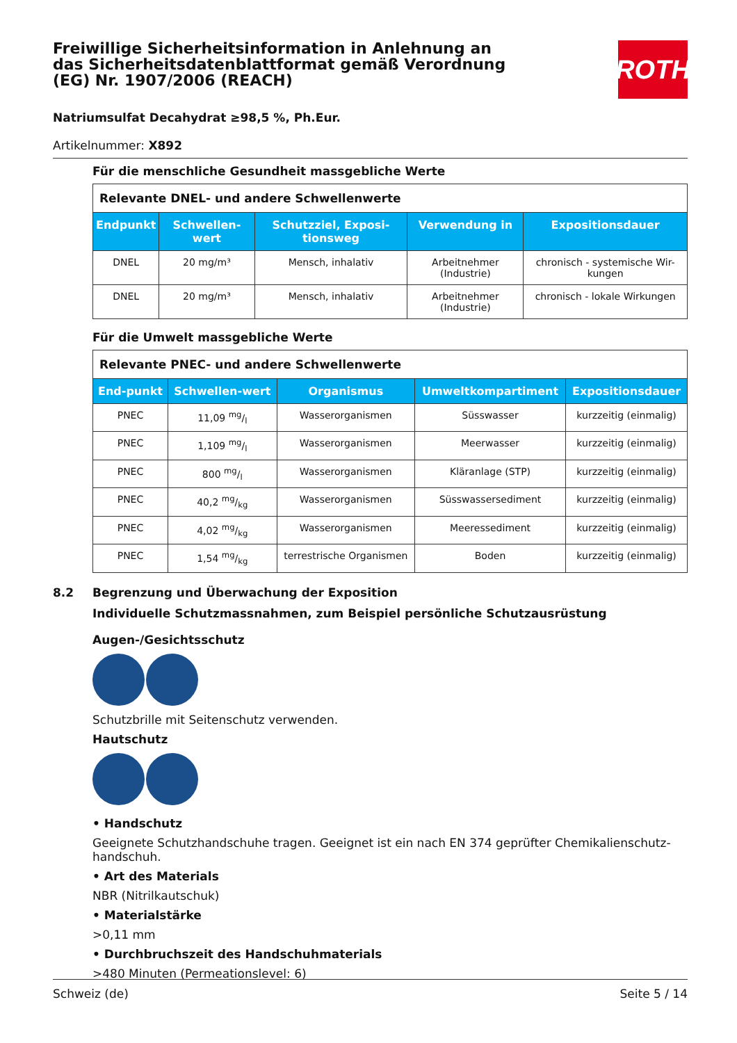Freiwillige Sicherheitsinformation in Anlehnung an das Sicherheitsdatenblattformat gemäß Verordnung (EG) Nr. 1907/2006 (REACH)
ROTH
Natriumsulfat Decahydrat ≥98,5 %, Ph.Eur.
Artikelnummer: X892
Für die menschliche Gesundheit massgebliche Werte
| Relevante DNEL- und andere Schwellenwerte | | | | |
| Endpunkt | Schwellen-wert | Schutzziel, Exposi-tionsweg | Verwendung in | Expositionsdauer |
| DNEL | 20 mg/m³ | Mensch, inhalativ | Arbeitnehmer (Industrie) | chronisch - systemische Wir-kungen |
| DNEL | 20 mg/m³ | Mensch, inhalativ | Arbeitnehmer (Industrie) | chronisch - lokale Wirkungen |
Für die Umwelt massgebliche Werte
| Relevante PNEC- und andere Schwellenwerte | | | | |
| End-punkt | Schwellen-wert | Organismus | Umweltkompartiment | Expositionsdauer |
| PNEC | 11,09 mg/l | Wasserorganismen | Süsswasser | kurzzeitig (einmalig) |
| PNEC | 1,109 mg/l | Wasserorganismen | Meerwasser | kurzzeitig (einmalig) |
| PNEC | 800 mg/l | Wasserorganismen | Kläranlage (STP) | kurzzeitig (einmalig) |
| PNEC | 40,2 mg/kg | Wasserorganismen | Süsswassersediment | kurzzeitig (einmalig) |
| PNEC | 4,02 mg/kg | Wasserorganismen | Meeressediment | kurzzeitig (einmalig) |
| PNEC | 1,54 mg/kg | terrestrische Organismen | Boden | kurzzeitig (einmalig) |
8.2 Begrenzung und Überwachung der Exposition
Individuelle Schutzmassnahmen, zum Beispiel persönliche Schutzausrüstung
Augen-/Gesichtsschutz
Schutzbrille mit Seitenschutz verwenden.
Hautschutz
• Handschutz
Geeignete Schutzhandschuhe tragen. Geeignet ist ein nach EN 374 geprüfter Chemikalienschutz-handschuh.
• Art des Materials
NBR (Nitrilkautschuk)
• Materialstärke
>0,11 mm
• Durchbruchszeit des Handschuhmaterials
>480 Minuten (Permeationslevel: 6)
Schweiz (de) Seite 5 / 14